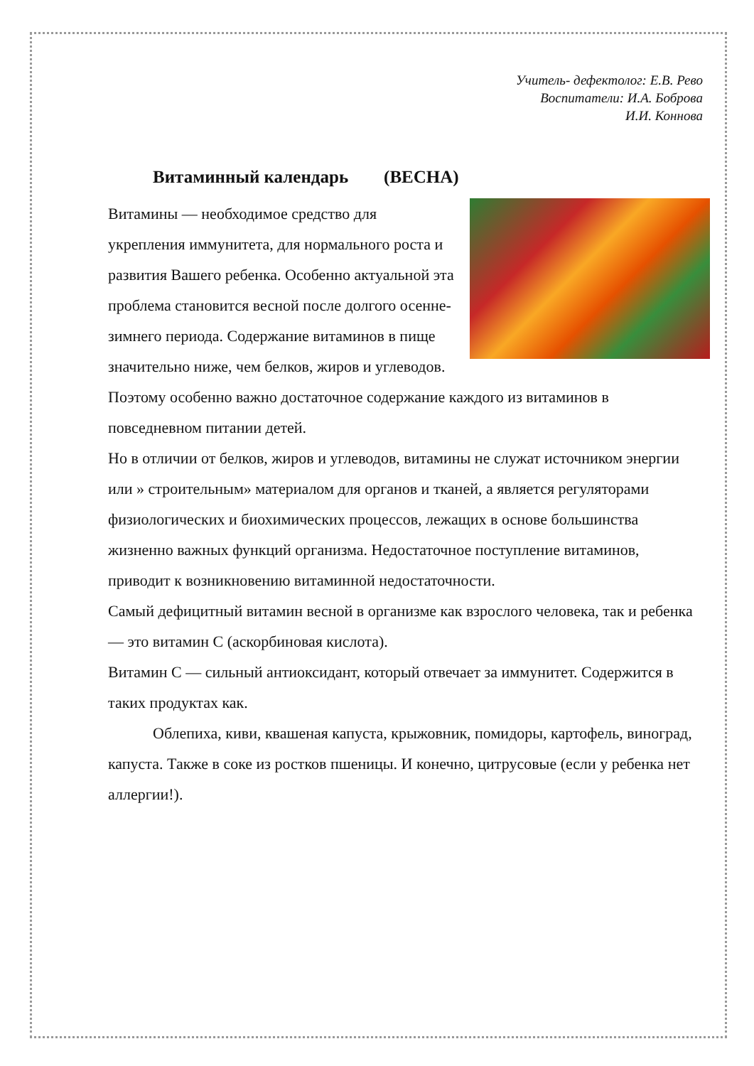Учитель- дефектолог: Е.В. Рево
Воспитатели: И.А. Боброва
И.И. Коннова
Витаминный календарь (ВЕСНА)
Витамины — необходимое средство для укрепления иммунитета, для нормального роста и развития Вашего ребенка. Особенно актуальной эта проблема становится весной после долгого осенне-зимнего периода. Содержание витаминов в пище значительно ниже, чем белков, жиров и углеводов. Поэтому особенно важно достаточное содержание каждого из витаминов в повседневном питании детей.
Но в отличии от белков, жиров и углеводов, витамины не служат источником энергии или » строительным» материалом для органов и тканей, а является регуляторами физиологических и биохимических процессов, лежащих в основе большинства жизненно важных функций организма. Недостаточное поступление витаминов, приводит к возникновению витаминной недостаточности.
Самый дефицитный витамин весной в организме как взрослого человека, так и ребенка — это витамин С (аскорбиновая кислота).
Витамин С — сильный антиоксидант, который отвечает за иммунитет. Содержится в таких продуктах как.
Облепиха, киви, квашеная капуста, крыжовник, помидоры, картофель, виноград, капуста. Также в соке из ростков пшеницы. И конечно, цитрусовые (если у ребенка нет аллергии!).